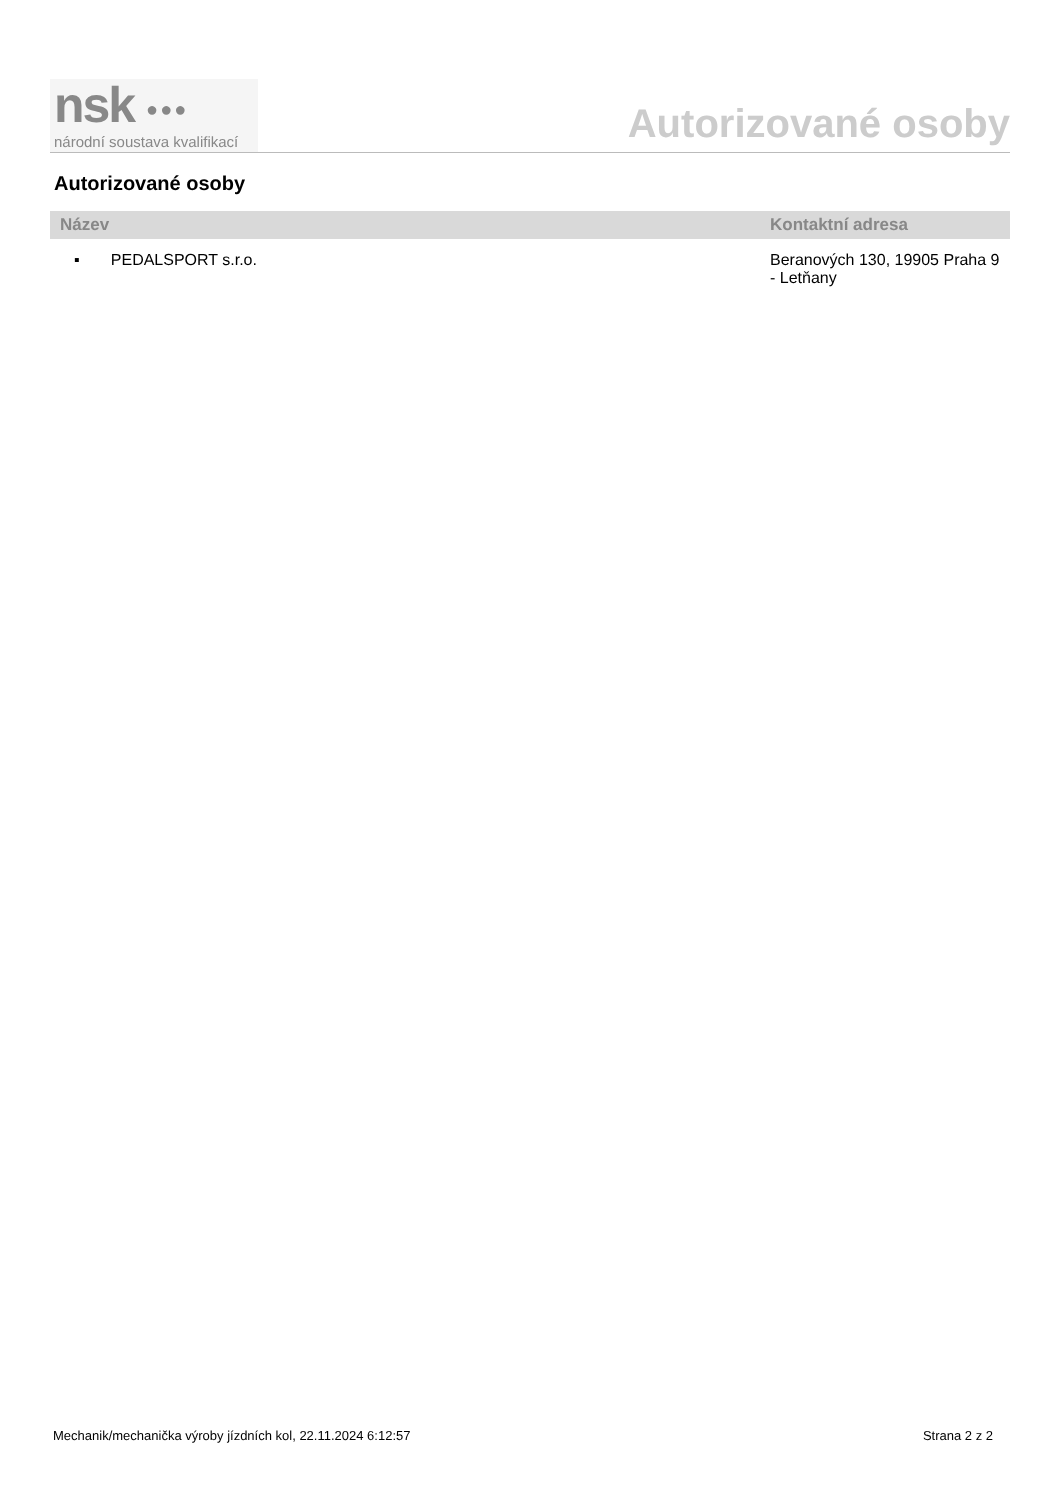nsk ●●●
národní soustava kvalifikací
Autorizované osoby
Autorizované osoby
| Název | Kontaktní adresa |
| --- | --- |
| ▪ PEDALSPORT s.r.o. | Beranových 130, 19905 Praha 9 - Letňany |
Mechanik/mechanička výroby jízdních kol, 22.11.2024 6:12:57 Strana 2 z 2